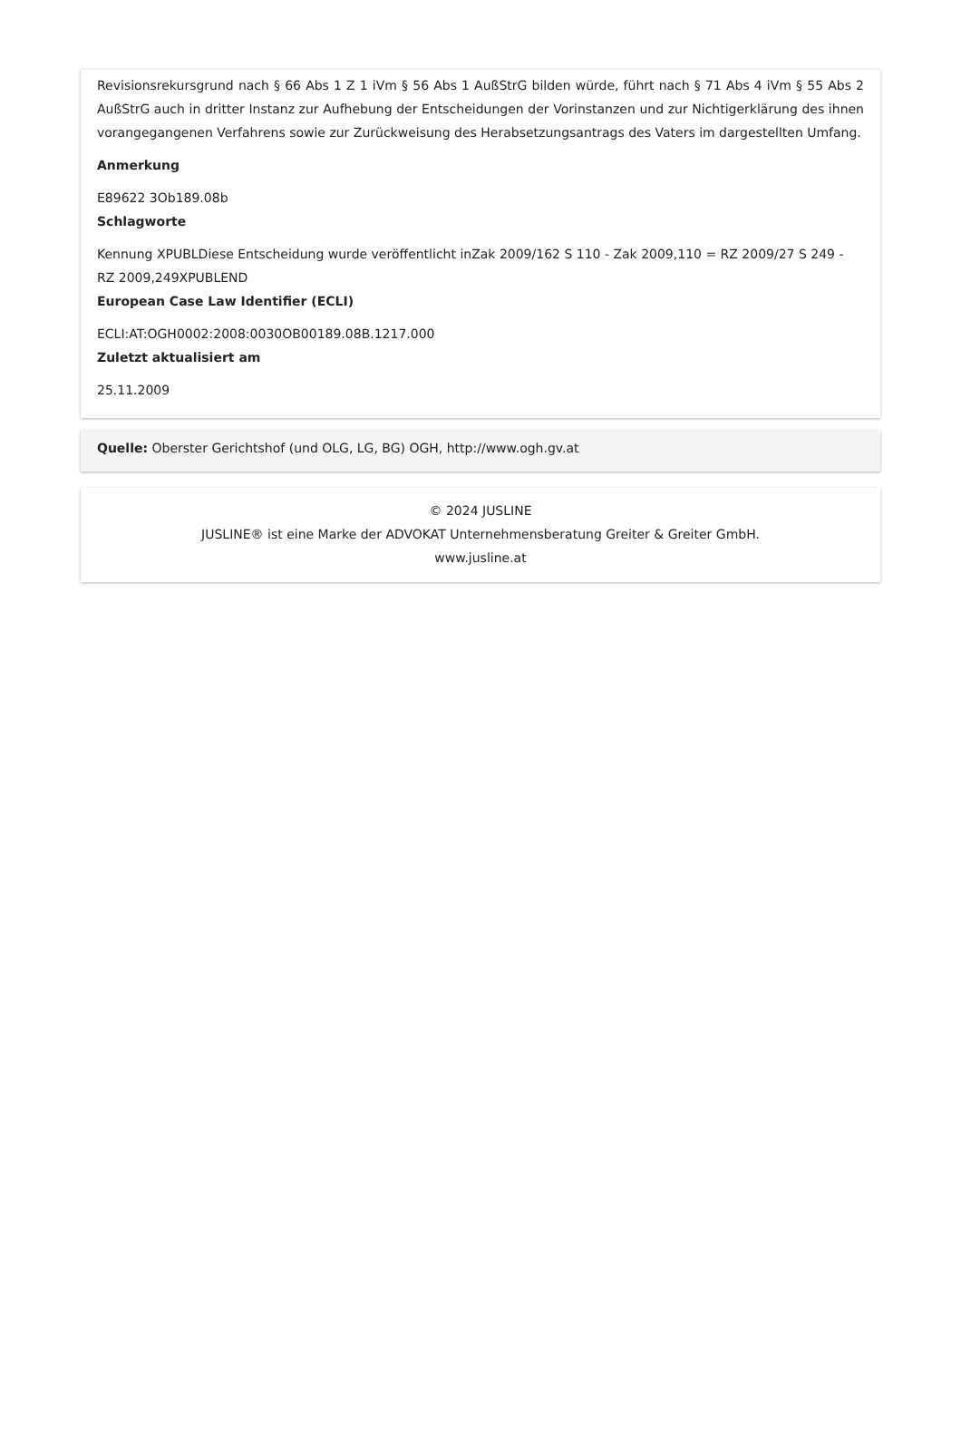Revisionsrekursgrund nach § 66 Abs 1 Z 1 iVm § 56 Abs 1 AußStrG bilden würde, führt nach § 71 Abs 4 iVm § 55 Abs 2 AußStrG auch in dritter Instanz zur Aufhebung der Entscheidungen der Vorinstanzen und zur Nichtigerklärung des ihnen vorangegangenen Verfahrens sowie zur Zurückweisung des Herabsetzungsantrags des Vaters im dargestellten Umfang.
Anmerkung
E89622 3Ob189.08b
Schlagworte
Kennung XPUBLDiese Entscheidung wurde veröffentlicht inZak 2009/162 S 110 - Zak 2009,110 = RZ 2009/27 S 249 - RZ 2009,249XPUBLEND
European Case Law Identifier (ECLI)
ECLI:AT:OGH0002:2008:0030OB00189.08B.1217.000
Zuletzt aktualisiert am
25.11.2009
Quelle: Oberster Gerichtshof (und OLG, LG, BG) OGH, http://www.ogh.gv.at
© 2024 JUSLINE
JUSLINE® ist eine Marke der ADVOKAT Unternehmensberatung Greiter & Greiter GmbH.
www.jusline.at